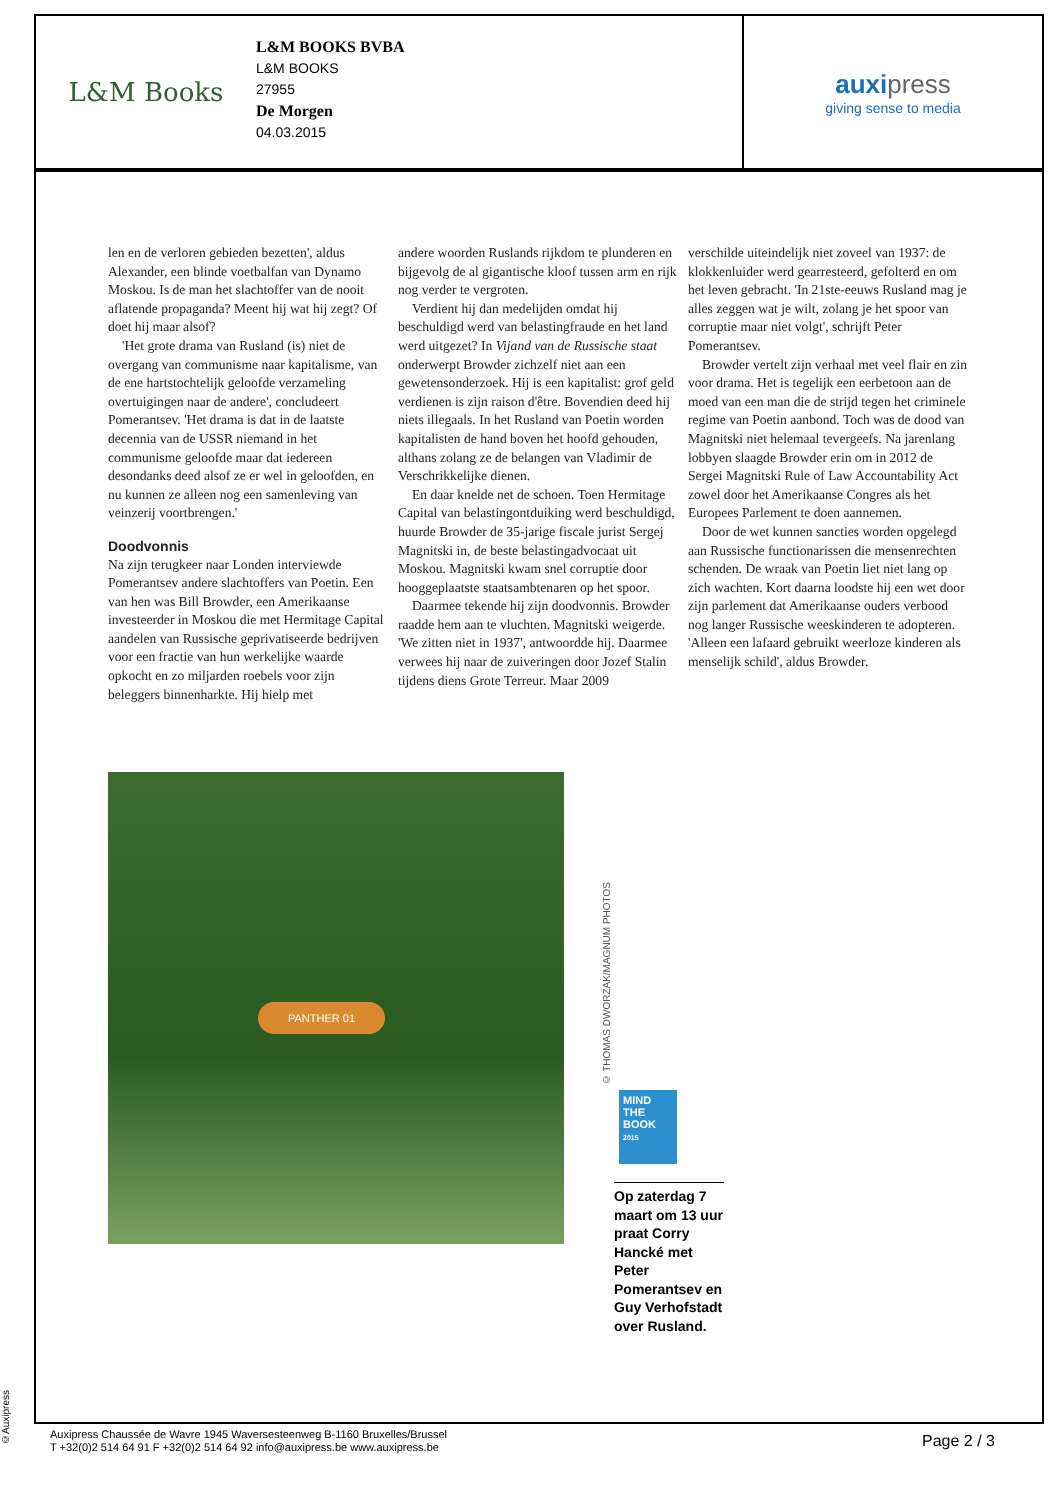L&M Books
L&M BOOKS BVBA
L&M BOOKS
27955
De Morgen
04.03.2015
auxipress
giving sense to media
len en de verloren gebieden bezetten', aldus Alexander, een blinde voetbalfan van Dynamo Moskou. Is de man het slachtoffer van de nooit aflatende propaganda? Meent hij wat hij zegt? Of doet hij maar alsof?
'Het grote drama van Rusland (is) niet de overgang van communisme naar kapitalisme, van de ene hartstochtelijk geloofde verzameling overtuigingen naar de andere', concludeert Pomerantsev. 'Het drama is dat in de laatste decennia van de USSR niemand in het communisme geloofde maar dat iedereen desondanks deed alsof ze er wel in geloofden, en nu kunnen ze alleen nog een samenleving van veinzerij voortbrengen.'
Doodvonnis
Na zijn terugkeer naar Londen interviewde Pomerantsev andere slachtoffers van Poetin. Een van hen was Bill Browder, een Amerikaanse investeerder in Moskou die met Hermitage Capital aandelen van Russische geprivatiseerde bedrijven voor een fractie van hun werkelijke waarde opkocht en zo miljarden roebels voor zijn beleggers binnenharkte. Hij hielp met
andere woorden Ruslands rijkdom te plunderen en bijgevolg de al gigantische kloof tussen arm en rijk nog verder te vergroten.
Verdient hij dan medelijden omdat hij beschuldigd werd van belastingfraude en het land werd uitgezet? In Vijand van de Russische staat onderwerpt Browder zichzelf niet aan een gewetensonderzoek. Hij is een kapitalist: grof geld verdienen is zijn raison d'être. Bovendien deed hij niets illegaals. In het Rusland van Poetin worden kapitalisten de hand boven het hoofd gehouden, althans zolang ze de belangen van Vladimir de Verschrikkelijke dienen.
En daar knelde net de schoen. Toen Hermitage Capital van belastingontduiking werd beschuldigd, huurde Browder de 35-jarige fiscale jurist Sergej Magnitski in, de beste belastingadvocaat uit Moskou. Magnitski kwam snel corruptie door hooggeplaatste staatsambtenaren op het spoor.
Daarmee tekende hij zijn doodvonnis. Browder raadde hem aan te vluchten. Magnitski weigerde. 'We zitten niet in 1937', antwoordde hij. Daarmee verwees hij naar de zuiveringen door Jozef Stalin tijdens diens Grote Terreur. Maar 2009
verschilde uiteindelijk niet zoveel van 1937: de klokkenluider werd gearresteerd, gefolterd en om het leven gebracht. 'In 21ste-eeuws Rusland mag je alles zeggen wat je wilt, zolang je het spoor van corruptie maar niet volgt', schrijft Peter Pomerantsev.
Browder vertelt zijn verhaal met veel flair en zin voor drama. Het is tegelijk een eerbetoon aan de moed van een man die de strijd tegen het criminele regime van Poetin aanbond. Toch was de dood van Magnitski niet helemaal tevergeefs. Na jarenlang lobbyen slaagde Browder erin om in 2012 de Sergei Magnitski Rule of Law Accountability Act zowel door het Amerikaanse Congres als het Europees Parlement te doen aannemen.
Door de wet kunnen sancties worden opgelegd aan Russische functionarissen die mensenrechten schenden. De wraak van Poetin liet niet lang op zich wachten. Kort daarna loodste hij een wet door zijn parlement dat Amerikaanse ouders verbood nog langer Russische weeskinderen te adopteren. 'Alleen een lafaard gebruikt weerloze kinderen als menselijk schild', aldus Browder.
PANTHER 01
© THOMAS DWORZAK/MAGNUM PHOTOS
MIND THE BOOK
2015
Op zaterdag 7 maart om 13 uur praat Corry Hancké met Peter Pomerantsev en Guy Verhofstadt over Rusland.
©Auxipress
Auxipress Chaussée de Wavre 1945 Waversesteenweg B-1160 Bruxelles/Brussel
T +32(0)2 514 64 91 F +32(0)2 514 64 92 info@auxipress.be www.auxipress.be
Page 2 / 3